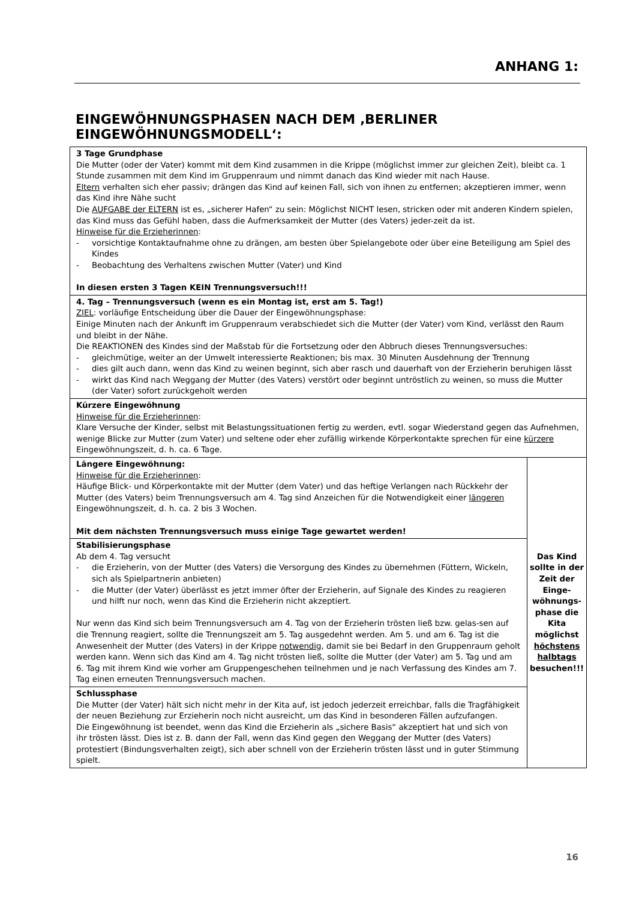ANHANG 1:
EINGEWÖHNUNGSPHASEN NACH DEM ‚BERLINER EINGEWÖHNUNGSMODELL‘:
| 3 Tage Grundphase Die Mutter (oder der Vater) kommt mit dem Kind zusammen in die Krippe (möglichst immer zur gleichen Zeit), bleibt ca. 1 Stunde zusammen mit dem Kind im Gruppenraum und nimmt danach das Kind wieder mit nach Hause. Eltern verhalten sich eher passiv; drängen das Kind auf keinen Fall, sich von ihnen zu entfernen; akzeptieren immer, wenn das Kind ihre Nähe sucht Die AUFGABE der ELTERN ist es, „sicherer Hafen“ zu sein: Möglichst NICHT lesen, stricken oder mit anderen Kindern spielen, das Kind muss das Gefühl haben, dass die Aufmerksamkeit der Mutter (des Vaters) jeder-zeit da ist. Hinweise für die Erzieherinnen : - vorsichtige Kontaktaufnahme ohne zu drängen, am besten über Spielangebote oder über eine Beteiligung am Spiel des Kindes - Beobachtung des Verhaltens zwischen Mutter (Vater) und Kind In diesen ersten 3 Tagen KEIN Trennungsversuch!!! | |
| 4. Tag – Trennungsversuch (wenn es ein Montag ist, erst am 5. Tag!) ZIEL : vorläufige Entscheidung über die Dauer der Eingewöhnungsphase: Einige Minuten nach der Ankunft im Gruppenraum verabschiedet sich die Mutter (der Vater) vom Kind, verlässt den Raum und bleibt in der Nähe. Die REAKTIONEN des Kindes sind der Maßstab für die Fortsetzung oder den Abbruch dieses Trennungsversuches: - gleichmütige, weiter an der Umwelt interessierte Reaktionen; bis max. 30 Minuten Ausdehnung der Trennung - dies gilt auch dann, wenn das Kind zu weinen beginnt, sich aber rasch und dauerhaft von der Erzieherin beruhigen lässt - wirkt das Kind nach Weggang der Mutter (des Vaters) verstört oder beginnt untröstlich zu weinen, so muss die Mutter (der Vater) sofort zurückgeholt werden | |
| Kürzere Eingewöhnung Hinweise für die Erzieherinnen : Klare Versuche der Kinder, selbst mit Belastungssituationen fertig zu werden, evtl. sogar Wiederstand gegen das Aufnehmen, wenige Blicke zur Mutter (zum Vater) und seltene oder eher zufällig wirkende Körperkontakte sprechen für eine kürzere Eingewöhnungszeit, d. h. ca. 6 Tage. | |
| Längere Eingewöhnung: Hinweise für die Erzieherinnen : Häufige Blick- und Körperkontakte mit der Mutter (dem Vater) und das heftige Verlangen nach Rückkehr der Mutter (des Vaters) beim Trennungsversuch am 4. Tag sind Anzeichen für die Notwendigkeit einer längeren Eingewöhnungszeit, d. h. ca. 2 bis 3 Wochen. Mit dem nächsten Trennungsversuch muss einige Tage gewartet werden! | Das Kind sollte in der Zeit der Einge-wöhnungs-phase die Kita möglichst höchstens halbtags besuchen!!! |
| Stabilisierungsphase Ab dem 4. Tag versucht - die Erzieherin, von der Mutter (des Vaters) die Versorgung des Kindes zu übernehmen (Füttern, Wickeln, sich als Spielpartnerin anbieten) - die Mutter (der Vater) überlässt es jetzt immer öfter der Erzieherin, auf Signale des Kindes zu reagieren und hilft nur noch, wenn das Kind die Erzieherin nicht akzeptiert. Nur wenn das Kind sich beim Trennungsversuch am 4. Tag von der Erzieherin trösten ließ bzw. gelas-sen auf die Trennung reagiert, sollte die Trennungszeit am 5. Tag ausgedehnt werden. Am 5. und am 6. Tag ist die Anwesenheit der Mutter (des Vaters) in der Krippe notwendig , damit sie bei Bedarf in den Gruppenraum geholt werden kann. Wenn sich das Kind am 4. Tag nicht trösten ließ, sollte die Mutter (der Vater) am 5. Tag und am 6. Tag mit ihrem Kind wie vorher am Gruppengeschehen teilnehmen und je nach Verfassung des Kindes am 7. Tag einen erneuten Trennungsversuch machen. | |
| Schlussphase Die Mutter (der Vater) hält sich nicht mehr in der Kita auf, ist jedoch jederzeit erreichbar, falls die Tragfähigkeit der neuen Beziehung zur Erzieherin noch nicht ausreicht, um das Kind in besonderen Fällen aufzufangen. Die Eingewöhnung ist beendet, wenn das Kind die Erzieherin als „sichere Basis“ akzeptiert hat und sich von ihr trösten lässt. Dies ist z. B. dann der Fall, wenn das Kind gegen den Weggang der Mutter (des Vaters) protestiert (Bindungsverhalten zeigt), sich aber schnell von der Erzieherin trösten lässt und in guter Stimmung spielt. | |
16